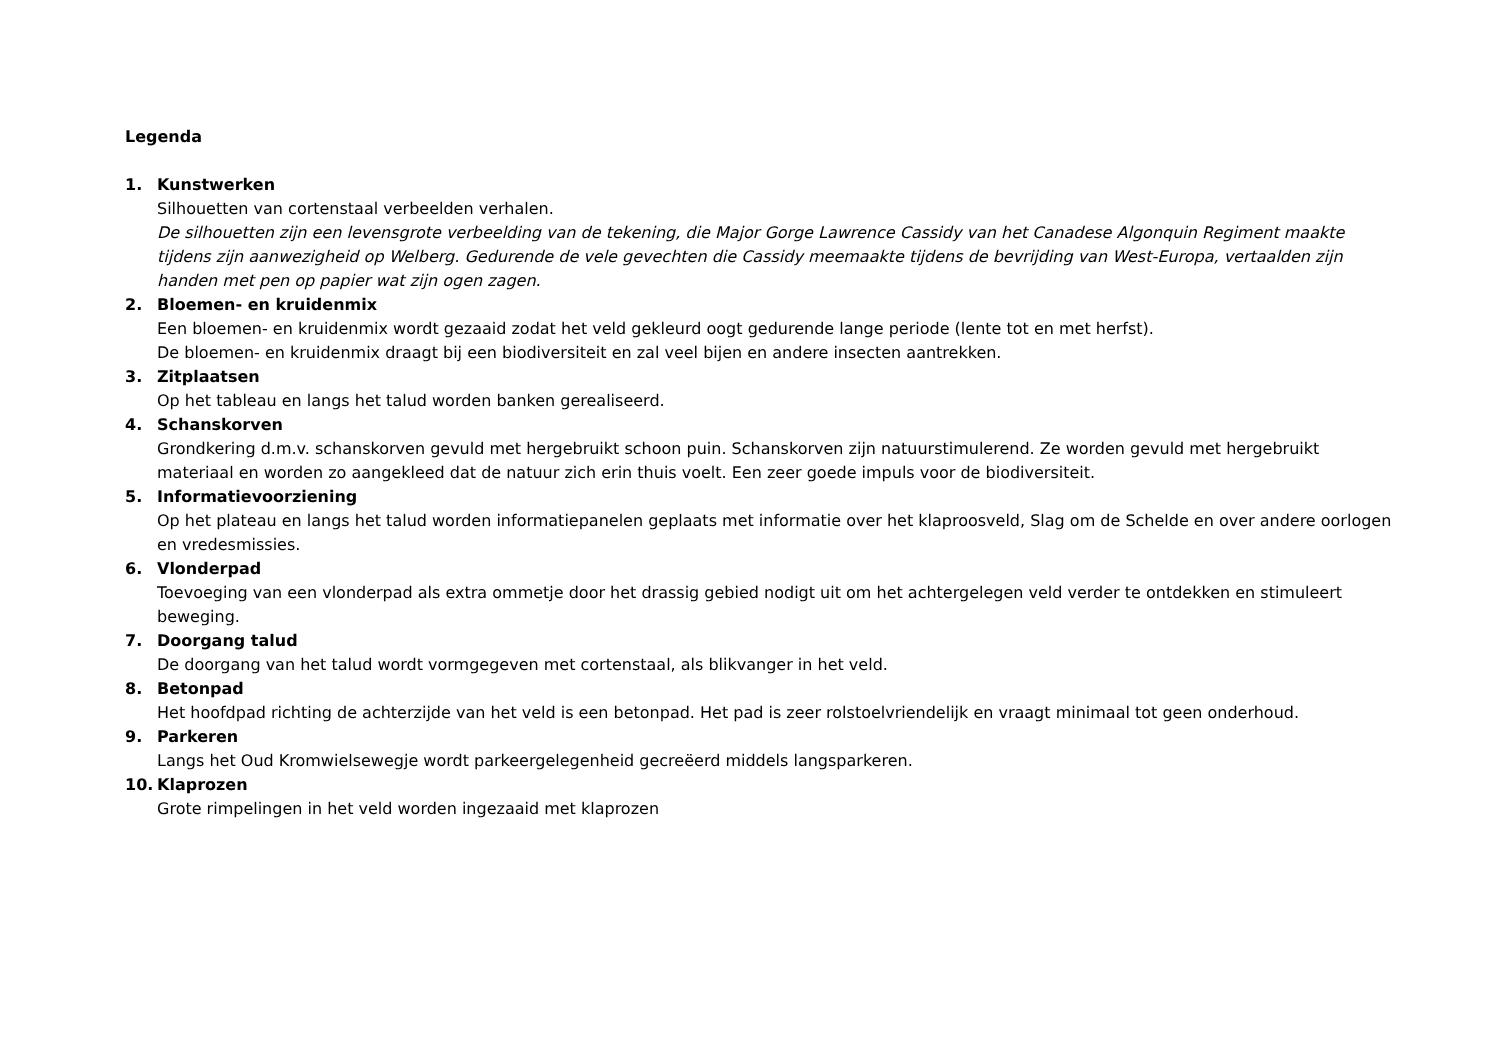Legenda
1. Kunstwerken
Silhouetten van cortenstaal verbeelden verhalen.
De silhouetten zijn een levensgrote verbeelding van de tekening, die Major Gorge Lawrence Cassidy van het Canadese Algonquin Regiment maakte tijdens zijn aanwezigheid op Welberg. Gedurende de vele gevechten die Cassidy meemaakte tijdens de bevrijding van West-Europa, vertaalden zijn handen met pen op papier wat zijn ogen zagen.
2. Bloemen- en kruidenmix
Een bloemen- en kruidenmix wordt gezaaid zodat het veld gekleurd oogt gedurende lange periode (lente tot en met herfst).
De bloemen- en kruidenmix draagt bij een biodiversiteit en zal veel bijen en andere insecten aantrekken.
3. Zitplaatsen
Op het tableau en langs het talud worden banken gerealiseerd.
4. Schanskorven
Grondkering d.m.v. schanskorven gevuld met hergebruikt schoon puin. Schanskorven zijn natuurstimulerend. Ze worden gevuld met hergebruikt materiaal en worden zo aangekleed dat de natuur zich erin thuis voelt. Een zeer goede impuls voor de biodiversiteit.
5. Informatievoorziening
Op het plateau en langs het talud worden informatiepanelen geplaats met informatie over het klaproosveld, Slag om de Schelde en over andere oorlogen en vredesmissies.
6. Vlonderpad
Toevoeging van een vlonderpad als extra ommetje door het drassig gebied nodigt uit om het achtergelegen veld verder te ontdekken en stimuleert beweging.
7. Doorgang talud
De doorgang van het talud wordt vormgegeven met cortenstaal, als blikvanger in het veld.
8. Betonpad
Het hoofdpad richting de achterzijde van het veld is een betonpad. Het pad is zeer rolstoelvriendelijk en vraagt minimaal tot geen onderhoud.
9. Parkeren
Langs het Oud Kromwielsewegje wordt parkeergelegenheid gecreëerd middels langsparkeren.
10. Klaprozen
Grote rimpelingen in het veld worden ingezaaid met klaprozen